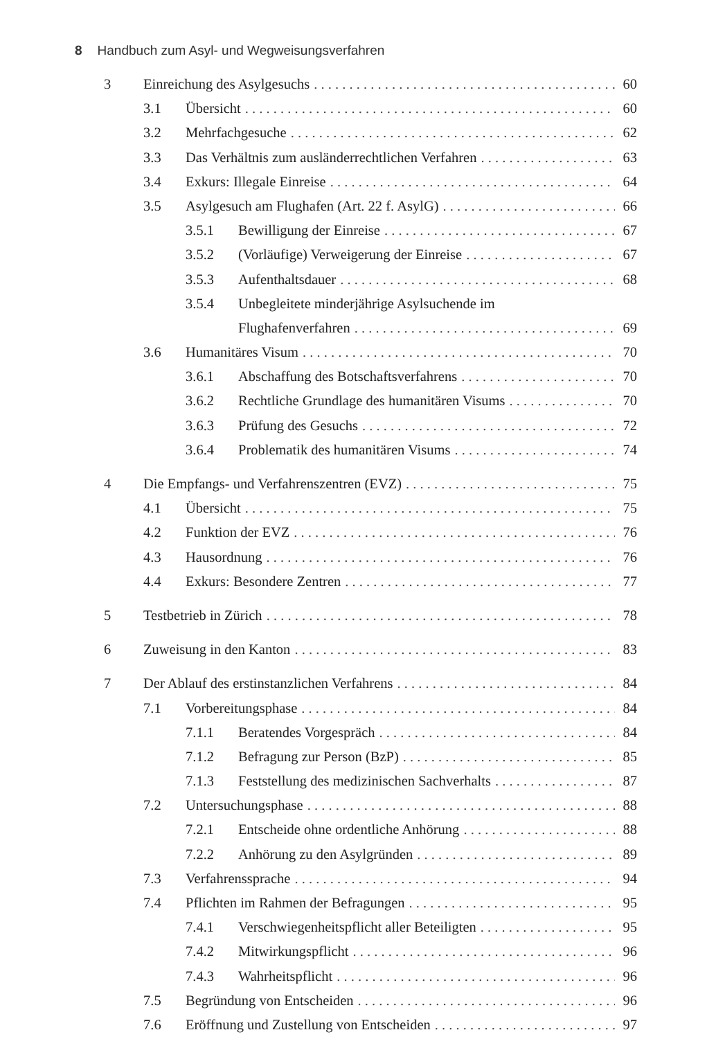8 Handbuch zum Asyl- und Wegweisungsverfahren
3 Einreichung des Asylgesuchs 60
3.1 Übersicht 60
3.2 Mehrfachgesuche 62
3.3 Das Verhältnis zum ausländerrechtlichen Verfahren 63
3.4 Exkurs: Illegale Einreise 64
3.5 Asylgesuch am Flughafen (Art. 22 f. AsylG) 66
3.5.1 Bewilligung der Einreise 67
3.5.2 (Vorläufige) Verweigerung der Einreise 67
3.5.3 Aufenthaltsdauer 68
3.5.4 Unbegleitete minderjährige Asylsuchende im
Flughafenverfahren 69
3.6 Humanitäres Visum 70
3.6.1 Abschaffung des Botschaftsverfahrens 70
3.6.2 Rechtliche Grundlage des humanitären Visums 70
3.6.3 Prüfung des Gesuchs 72
3.6.4 Problematik des humanitären Visums 74
4 Die Empfangs- und Verfahrenszentren (EVZ) 75
4.1 Übersicht 75
4.2 Funktion der EVZ 76
4.3 Hausordnung 76
4.4 Exkurs: Besondere Zentren 77
5 Testbetrieb in Zürich 78
6 Zuweisung in den Kanton 83
7 Der Ablauf des erstinstanzlichen Verfahrens 84
7.1 Vorbereitungsphase 84
7.1.1 Beratendes Vorgespräch 84
7.1.2 Befragung zur Person (BzP) 85
7.1.3 Feststellung des medizinischen Sachverhalts 87
7.2 Untersuchungsphase 88
7.2.1 Entscheide ohne ordentliche Anhörung 88
7.2.2 Anhörung zu den Asylgründen 89
7.3 Verfahrenssprache 94
7.4 Pflichten im Rahmen der Befragungen 95
7.4.1 Verschwiegenheitspflicht aller Beteiligten 95
7.4.2 Mitwirkungspflicht 96
7.4.3 Wahrheitspflicht 96
7.5 Begründung von Entscheiden 96
7.6 Eröffnung und Zustellung von Entscheiden 97